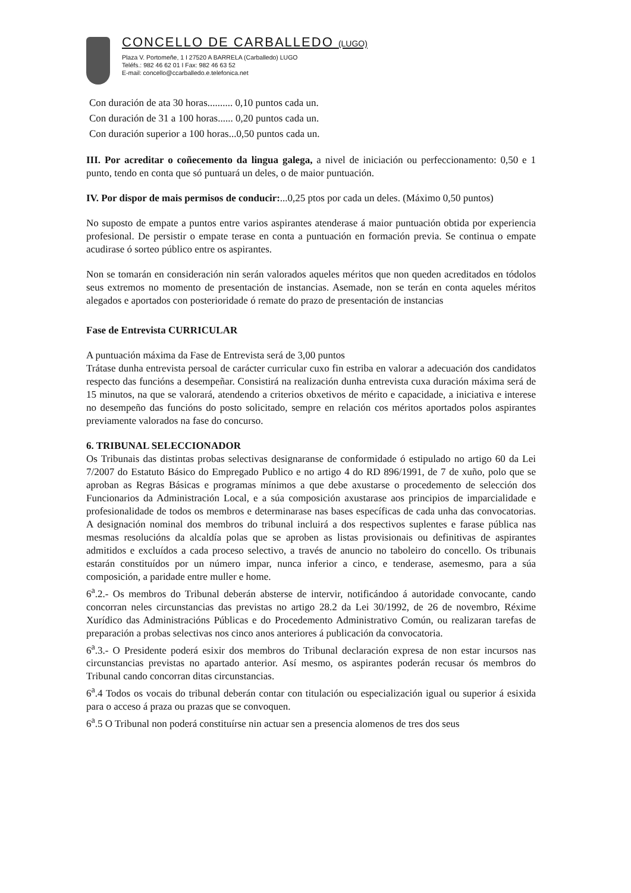CONCELLO DE CARBALLEDO (LUGO)
Plaza V. Portomeñe, 1 I 27520 A BARRELA (Carballedo) LUGO
Teléfs.: 982 46 62 01 I Fax: 982 46 63 52
E-mail: concello@ccarballedo.e.telefonica.net
Con duración de ata 30 horas.......... 0,10 puntos cada un.
Con duración de 31 a 100 horas...... 0,20 puntos cada un.
Con duración superior a 100 horas...0,50 puntos cada un.
III. Por acreditar o coñecemento da lingua galega, a nivel de iniciación ou perfeccionamento: 0,50 e 1 punto, tendo en conta que só puntuará un deles, o de maior puntuación.
IV. Por dispor de mais permisos de conducir:...0,25 ptos por cada un deles. (Máximo 0,50 puntos)
No suposto de empate a puntos entre varios aspirantes atenderase á maior puntuación obtida por experiencia profesional. De persistir o empate terase en conta a puntuación en formación previa. Se continua o empate acudirase ó sorteo público entre os aspirantes.
Non se tomarán en consideración nin serán valorados aqueles méritos que non queden acreditados en tódolos seus extremos no momento de presentación de instancias. Asemade, non se terán en conta aqueles méritos alegados e aportados con posterioridade ó remate do prazo de presentación de instancias
Fase de Entrevista CURRICULAR
A puntuación máxima da Fase de Entrevista será de 3,00 puntos
Trátase dunha entrevista persoal de carácter curricular cuxo fin estriba en valorar a adecuación dos candidatos respecto das funcións a desempeñar. Consistirá na realización dunha entrevista cuxa duración máxima será de 15 minutos, na que se valorará, atendendo a criterios obxetivos de mérito e capacidade, a iniciativa e interese no desempeño das funcións do posto solicitado, sempre en relación cos méritos aportados polos aspirantes previamente valorados na fase do concurso.
6. TRIBUNAL SELECCIONADOR
Os Tribunais das distintas probas selectivas designaranse de conformidade ó estipulado no artigo 60 da Lei 7/2007 do Estatuto Básico do Empregado Publico e no artigo 4 do RD 896/1991, de 7 de xuño, polo que se aproban as Regras Básicas e programas mínimos a que debe axustarse o procedemento de selección dos Funcionarios da Administración Local, e a súa composición axustarase aos principios de imparcialidade e profesionalidade de todos os membros e determinarase nas bases específicas de cada unha das convocatorias. A designación nominal dos membros do tribunal incluirá a dos respectivos suplentes e farase pública nas mesmas resolucións da alcaldía polas que se aproben as listas provisionais ou definitivas de aspirantes admitidos e excluídos a cada proceso selectivo, a través de anuncio no taboleiro do concello. Os tribunais estarán constituídos por un número impar, nunca inferior a cinco, e tenderase, asemesmo, para a súa composición, a paridade entre muller e home.
6<sup>a</sup>.2.- Os membros do Tribunal deberán absterse de intervir, notificándoo á autoridade convocante, cando concorran neles circunstancias das previstas no artigo 28.2 da Lei 30/1992, de 26 de novembro, Réxime Xurídico das Administracións Públicas e do Procedemento Administrativo Común, ou realizaran tarefas de preparación a probas selectivas nos cinco anos anteriores á publicación da convocatoria.
6<sup>a</sup>.3.- O Presidente poderá esixir dos membros do Tribunal declaración expresa de non estar incursos nas circunstancias previstas no apartado anterior. Así mesmo, os aspirantes poderán recusar ós membros do Tribunal cando concorran ditas circunstancias.
6<sup>a</sup>.4 Todos os vocais do tribunal deberán contar con titulación ou especialización igual ou superior á esixida para o acceso á praza ou prazas que se convoquen.
6<sup>a</sup>.5 O Tribunal non poderá constituírse nin actuar sen a presencia alomenos de tres dos seus